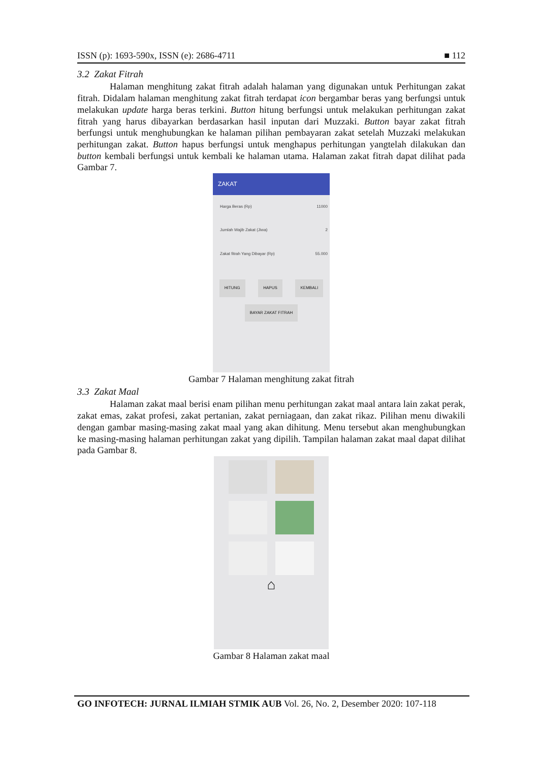ISSN (p): 1693-590x, ISSN (e): 2686-4711 ■ 112
3.2 Zakat Fitrah
Halaman menghitung zakat fitrah adalah halaman yang digunakan untuk Perhitungan zakat fitrah. Didalam halaman menghitung zakat fitrah terdapat icon bergambar beras yang berfungsi untuk melakukan update harga beras terkini. Button hitung berfungsi untuk melakukan perhitungan zakat fitrah yang harus dibayarkan berdasarkan hasil inputan dari Muzzaki. Button bayar zakat fitrah berfungsi untuk menghubungkan ke halaman pilihan pembayaran zakat setelah Muzzaki melakukan perhitungan zakat. Button hapus berfungsi untuk menghapus perhitungan yangtelah dilakukan dan button kembali berfungsi untuk kembali ke halaman utama. Halaman zakat fitrah dapat dilihat pada Gambar 7.
ZAKAT
Harga Beras (Rp) 11000
Jumlah Wajib Zakat (Jiwa) 2
Zakat fitrah Yang Dibayar (Rp) 55.000
HITUNG HAPUS KEMBALI
BAYAR ZAKAT FITRAH
Gambar 7 Halaman menghitung zakat fitrah
3.3 Zakat Maal
Halaman zakat maal berisi enam pilihan menu perhitungan zakat maal antara lain zakat perak, zakat emas, zakat profesi, zakat pertanian, zakat perniagaan, dan zakat rikaz. Pilihan menu diwakili dengan gambar masing-masing zakat maal yang akan dihitung. Menu tersebut akan menghubungkan ke masing-masing halaman perhitungan zakat yang dipilih. Tampilan halaman zakat maal dapat dilihat pada Gambar 8.
⌂
Gambar 8 Halaman zakat maal
GO INFOTECH: JURNAL ILMIAH STMIK AUB Vol. 26, No. 2, Desember 2020: 107-118